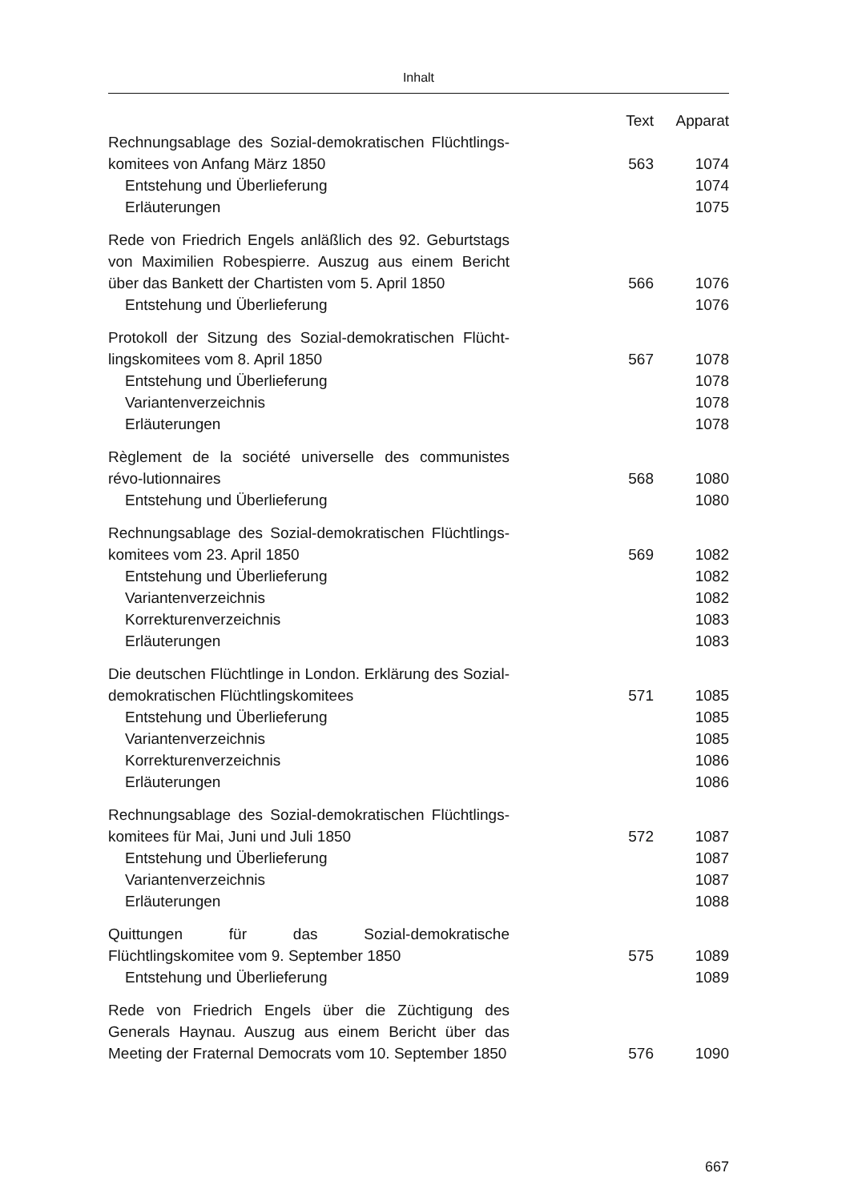Inhalt
| | Text | Apparat |
| --- | --- | --- |
| Rechnungsablage des Sozial-demokratischen Flüchtlings-komitees von Anfang März 1850 | 563 | 1074 |
| Entstehung und Überlieferung | | 1074 |
| Erläuterungen | | 1075 |
| Rede von Friedrich Engels anläßlich des 92. Geburtstags von Maximilien Robespierre. Auszug aus einem Bericht über das Bankett der Chartisten vom 5. April 1850 | 566 | 1076 |
| Entstehung und Überlieferung | | 1076 |
| Protokoll der Sitzung des Sozial-demokratischen Flücht-lingskomitees vom 8. April 1850 | 567 | 1078 |
| Entstehung und Überlieferung | | 1078 |
| Variantenverzeichnis | | 1078 |
| Erläuterungen | | 1078 |
| Règlement de la société universelle des communistes révo-lutionnaires | 568 | 1080 |
| Entstehung und Überlieferung | | 1080 |
| Rechnungsablage des Sozial-demokratischen Flüchtlings-komitees vom 23. April 1850 | 569 | 1082 |
| Entstehung und Überlieferung | | 1082 |
| Variantenverzeichnis | | 1082 |
| Korrekturenverzeichnis | | 1083 |
| Erläuterungen | | 1083 |
| Die deutschen Flüchtlinge in London. Erklärung des Sozial-demokratischen Flüchtlingskomitees | 571 | 1085 |
| Entstehung und Überlieferung | | 1085 |
| Variantenverzeichnis | | 1085 |
| Korrekturenverzeichnis | | 1086 |
| Erläuterungen | | 1086 |
| Rechnungsablage des Sozial-demokratischen Flüchtlings-komitees für Mai, Juni und Juli 1850 | 572 | 1087 |
| Entstehung und Überlieferung | | 1087 |
| Variantenverzeichnis | | 1087 |
| Erläuterungen | | 1088 |
| Quittungen für das Sozial-demokratische Flüchtlingskomitee vom 9. September 1850 | 575 | 1089 |
| Entstehung und Überlieferung | | 1089 |
| Rede von Friedrich Engels über die Züchtigung des Generals Haynau. Auszug aus einem Bericht über das Meeting der Fraternal Democrats vom 10. September 1850 | 576 | 1090 |
667